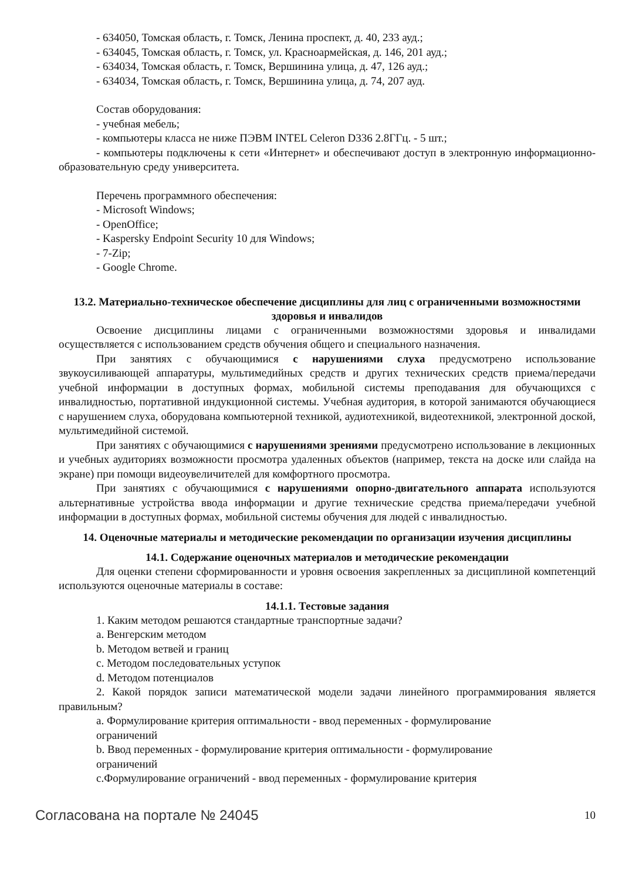- 634050, Томская область, г. Томск, Ленина проспект, д. 40, 233 ауд.;
- 634045, Томская область, г. Томск, ул. Красноармейская, д. 146, 201 ауд.;
- 634034, Томская область, г. Томск, Вершинина улица, д. 47, 126 ауд.;
- 634034, Томская область, г. Томск, Вершинина улица, д. 74, 207 ауд.
Состав оборудования:
- учебная мебель;
- компьютеры класса не ниже ПЭВМ INTEL Celeron D336 2.8ГГц. - 5 шт.;
- компьютеры подключены к сети «Интернет» и обеспечивают доступ в электронную информационно-образовательную среду университета.
Перечень программного обеспечения:
- Microsoft Windows;
- OpenOffice;
- Kaspersky Endpoint Security 10 для Windows;
- 7-Zip;
- Google Chrome.
13.2. Материально-техническое обеспечение дисциплины для лиц с ограниченными возможностями здоровья и инвалидов
Освоение дисциплины лицами с ограниченными возможностями здоровья и инвалидами осуществляется с использованием средств обучения общего и специального назначения.
При занятиях с обучающимися с нарушениями слуха предусмотрено использование звукоусиливающей аппаратуры, мультимедийных средств и других технических средств приема/передачи учебной информации в доступных формах, мобильной системы преподавания для обучающихся с инвалидностью, портативной индукционной системы. Учебная аудитория, в которой занимаются обучающиеся с нарушением слуха, оборудована компьютерной техникой, аудиотехникой, видеотехникой, электронной доской, мультимедийной системой.
При занятиях с обучающимися с нарушениями зрениями предусмотрено использование в лекционных и учебных аудиториях возможности просмотра удаленных объектов (например, текста на доске или слайда на экране) при помощи видеоувеличителей для комфортного просмотра.
При занятиях с обучающимися с нарушениями опорно-двигательного аппарата используются альтернативные устройства ввода информации и другие технические средства приема/передачи учебной информации в доступных формах, мобильной системы обучения для людей с инвалидностью.
14. Оценочные материалы и методические рекомендации по организации изучения дисциплины
14.1. Содержание оценочных материалов и методические рекомендации
Для оценки степени сформированности и уровня освоения закрепленных за дисциплиной компетенций используются оценочные материалы в составе:
14.1.1. Тестовые задания
1. Каким методом решаются стандартные транспортные задачи?
a. Венгерским методом
b. Методом ветвей и границ
c. Методом последовательных уступок
d. Методом потенциалов
2. Какой порядок записи математической модели задачи линейного программирования является правильным?
a. Формулирование критерия оптимальности - ввод переменных - формулирование
ограничений
b. Ввод переменных - формулирование критерия оптимальности - формулирование
ограничений
c.Формулирование ограничений - ввод переменных - формулирование критерия
Согласована на портале № 24045 10